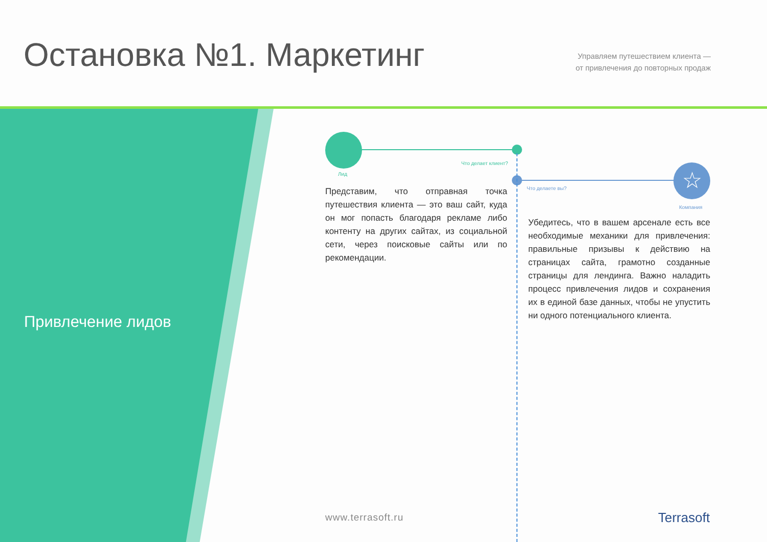Остановка №1. Маркетинг
Управляем путешествием клиента —
от привлечения до повторных продаж
Привлечение лидов
☆
Что делает клиент?
Лид
Что делаете вы?
Компания
Представим, что отправная точка путешествия клиента — это ваш сайт, куда он мог попасть благодаря рекламе либо контенту на других сайтах, из социальной сети, через поисковые сайты или по рекомендации.
Убедитесь, что в вашем арсенале есть все необходимые механики для привлечения: правильные призывы к действию на страницах сайта, грамотно созданные страницы для лендинга. Важно наладить процесс привлечения лидов и сохранения их в единой базе данных, чтобы не упустить ни одного потенциального клиента.
www.terrasoft.ru Terrasoft